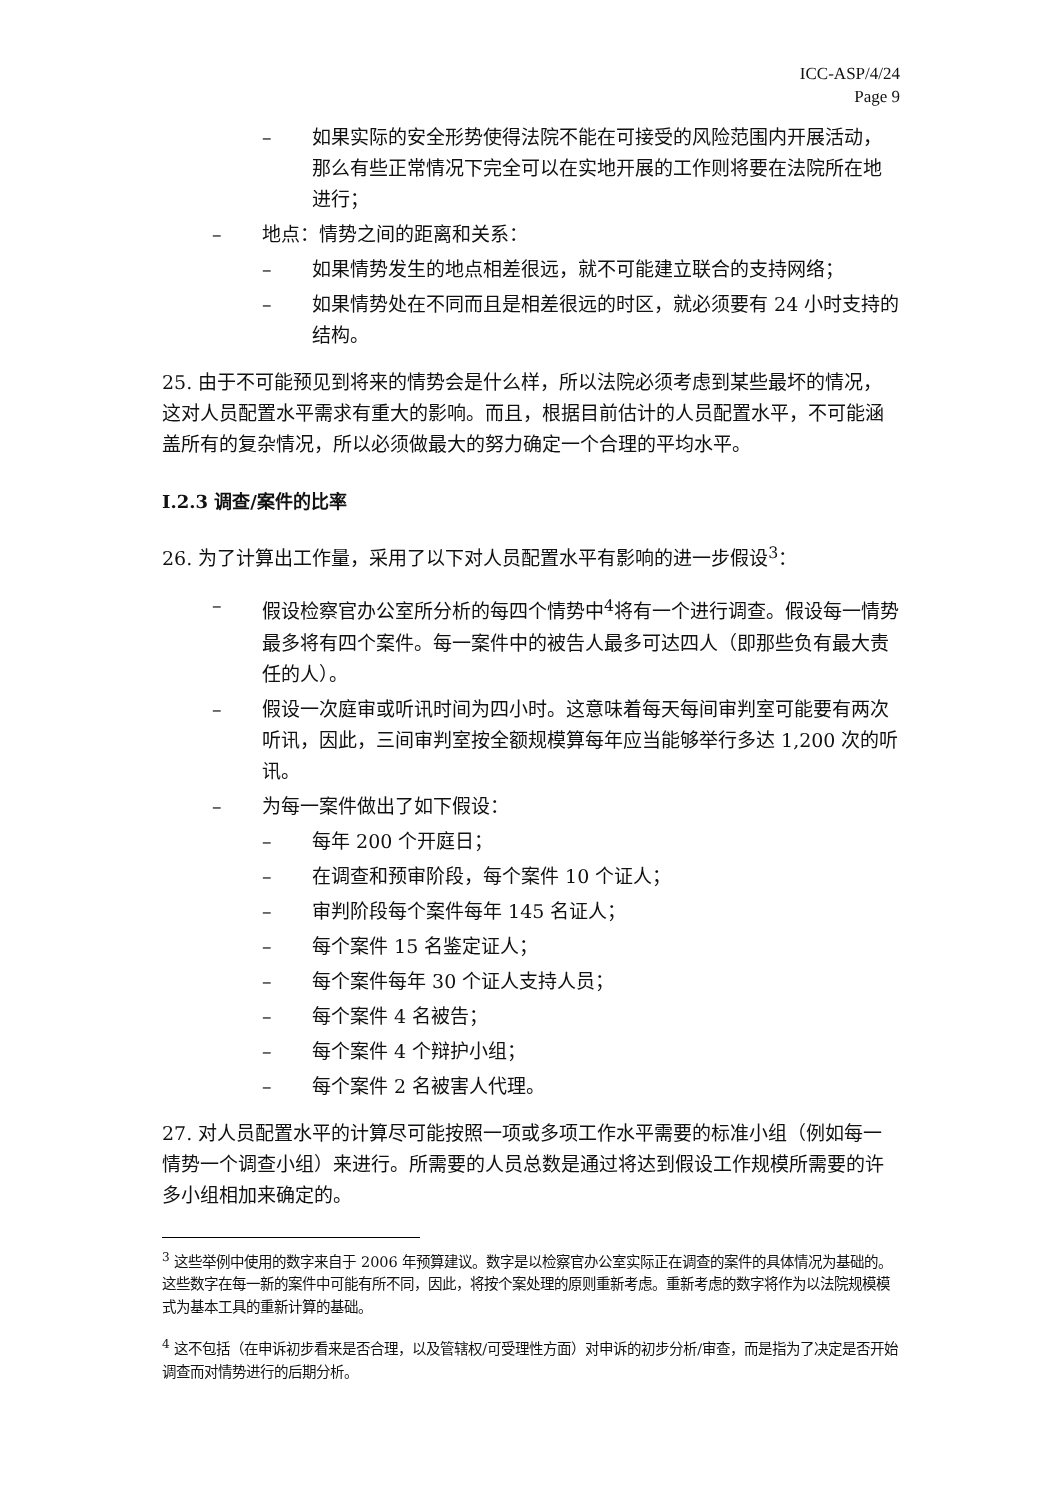ICC-ASP/4/24
Page 9
– 如果实际的安全形势使得法院不能在可接受的风险范围内开展活动，那么有些正常情况下完全可以在实地开展的工作则将要在法院所在地进行；
– 地点：情势之间的距离和关系：
– 如果情势发生的地点相差很远，就不可能建立联合的支持网络；
– 如果情势处在不同而且是相差很远的时区，就必须要有 24 小时支持的结构。
25. 由于不可能预见到将来的情势会是什么样，所以法院必须考虑到某些最坏的情况，这对人员配置水平需求有重大的影响。而且，根据目前估计的人员配置水平，不可能涵盖所有的复杂情况，所以必须做最大的努力确定一个合理的平均水平。
I.2.3 调查/案件的比率
26. 为了计算出工作量，采用了以下对人员配置水平有影响的进一步假设<sup>3</sup>：
– 假设检察官办公室所分析的每四个情势中<sup>4</sup>将有一个进行调查。假设每一情势最多将有四个案件。每一案件中的被告人最多可达四人（即那些负有最大责任的人）。
– 假设一次庭审或听讯时间为四小时。这意味着每天每间审判室可能要有两次听讯，因此，三间审判室按全额规模算每年应当能够举行多达 1,200 次的听讯。
– 为每一案件做出了如下假设：
– 每年 200 个开庭日；
– 在调查和预审阶段，每个案件 10 个证人；
– 审判阶段每个案件每年 145 名证人；
– 每个案件 15 名鉴定证人；
– 每个案件每年 30 个证人支持人员；
– 每个案件 4 名被告；
– 每个案件 4 个辩护小组；
– 每个案件 2 名被害人代理。
27. 对人员配置水平的计算尽可能按照一项或多项工作水平需要的标准小组（例如每一情势一个调查小组）来进行。所需要的人员总数是通过将达到假设工作规模所需要的许多小组相加来确定的。
<sup>3</sup> 这些举例中使用的数字来自于 2006 年预算建议。数字是以检察官办公室实际正在调查的案件的具体情况为基础的。这些数字在每一新的案件中可能有所不同，因此，将按个案处理的原则重新考虑。重新考虑的数字将作为以法院规模模式为基本工具的重新计算的基础。
<sup>4</sup> 这不包括（在申诉初步看来是否合理，以及管辖权/可受理性方面）对申诉的初步分析/审查，而是指为了决定是否开始调查而对情势进行的后期分析。